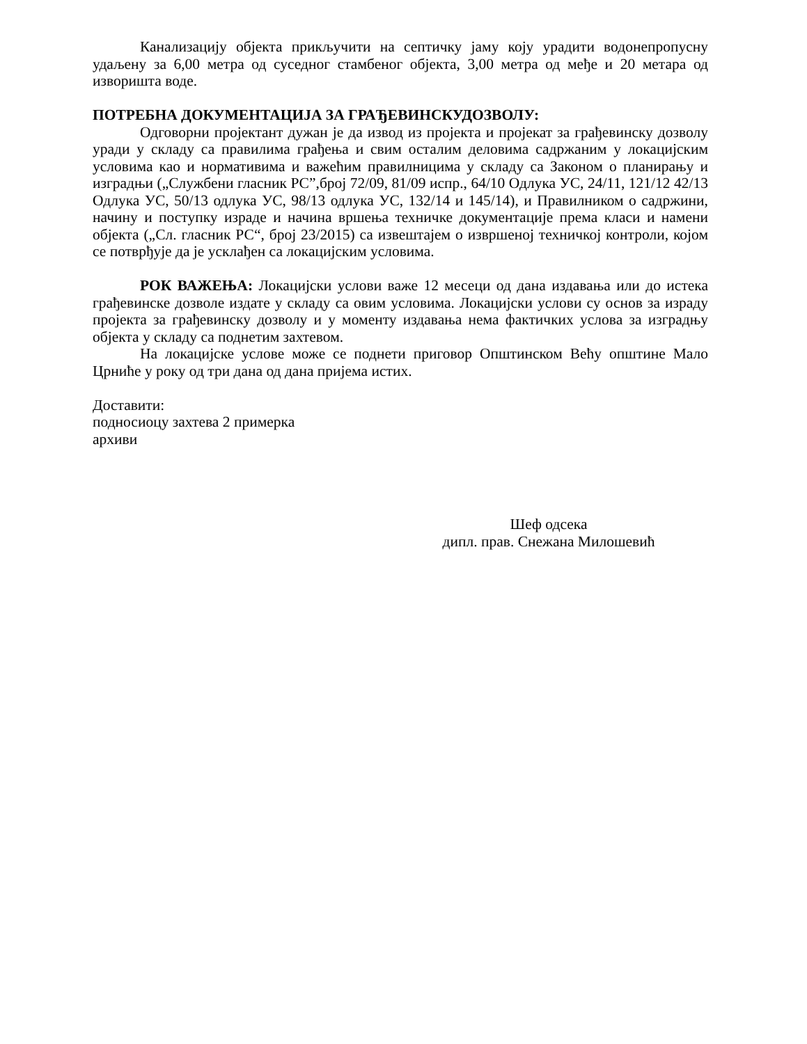Канализацију објекта прикључити на септичку јаму коју урадити водонепропусну удаљену за 6,00 метра од суседног стамбеног објекта, 3,00 метра од међе и 20 метара од изворишта воде.
ПОТРЕБНА ДОКУМЕНТАЦИЈА ЗА ГРАЂЕВИНСКУДОЗВОЛУ:
Одговорни пројектант дужан је да извод из пројекта и пројекат за грађевинску дозволу уради у складу са правилима грађења и свим осталим деловима садржаним у локацијским условима као и нормативима и важећим правилницима у складу са Законом о планирању и изградњи („Службени гласник РС”,број 72/09, 81/09 испр., 64/10 Одлука УС, 24/11, 121/12 42/13 Одлука УС, 50/13 одлука УС, 98/13 одлука УС, 132/14 и 145/14), и Правилником о садржини, начину и поступку израде и начина вршења техничке документације према класи и намени објекта („Сл. гласник РС“, број 23/2015) са извештајем о извршеној техничкој контроли, којом се потврђује да је усклађен са локацијским условима.
РОК ВАЖЕЊА: Локацијски услови важе 12 месеци од дана издавања или до истека грађевинске дозволе издате у складу са овим условима. Локацијски услови су основ за израду пројекта за грађевинску дозволу и у моменту издавања нема фактичких услова за изградњу објекта у складу са поднетим захтевом.
На локацијске услове може се поднети приговор Општинском Већу општине Мало Црниће у року од три дана од дана пријема истих.
Доставити:
подносиоцу захтева 2 примерка
архиви
Шеф одсека
дипл. прав. Снежана Милошевић